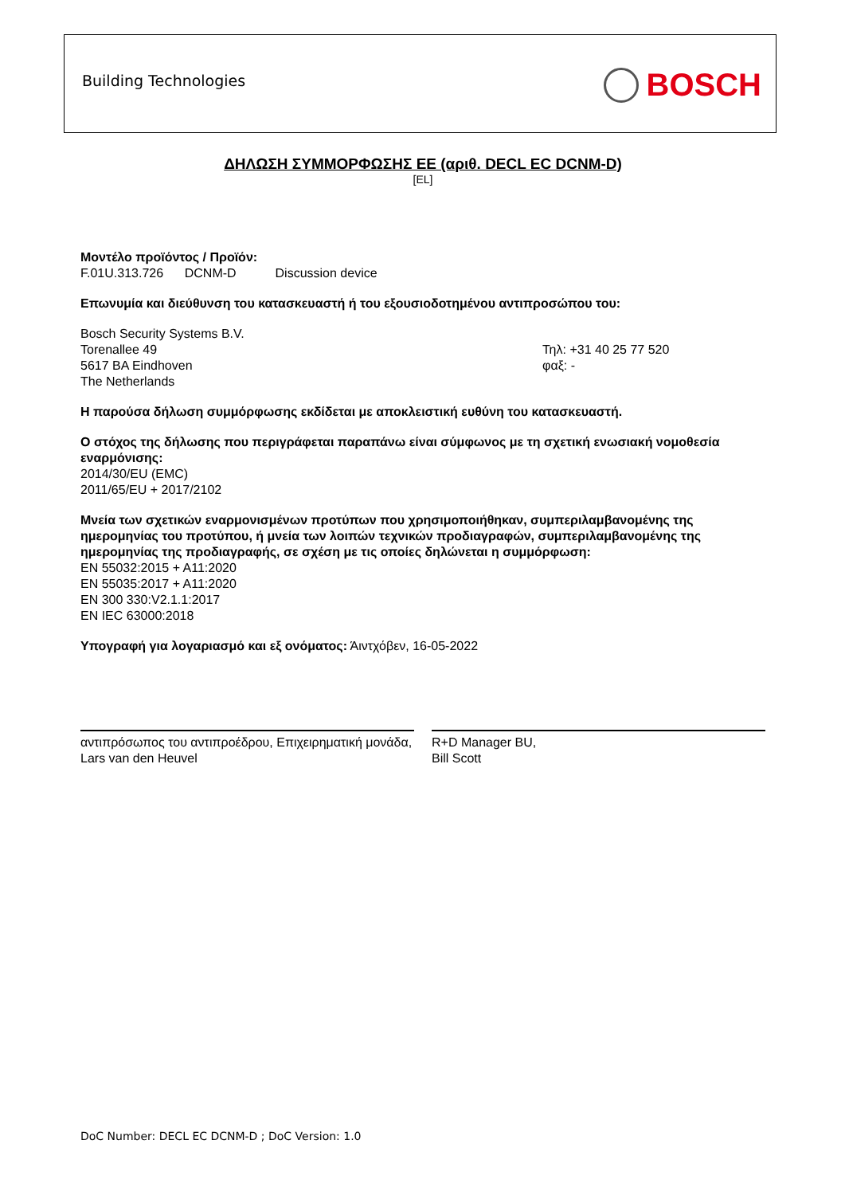Building Technologies BOSCH
ΔΗΛΩΣΗ ΣΥΜΜΟΡΦΩΣΗΣ ΕΕ (αριθ. DECL EC DCNM-D)
[EL]
Μοντέλο προϊόντος / Προϊόν:
F.01U.313.726 DCNM-D Discussion device
Επωνυμία και διεύθυνση του κατασκευαστή ή του εξουσιοδοτημένου αντιπροσώπου του:
Bosch Security Systems B.V.
Torenallee 49
5617 BA Eindhoven
The Netherlands
Τηλ: +31 40 25 77 520
φαξ: -
Η παρούσα δήλωση συμμόρφωσης εκδίδεται με αποκλειστική ευθύνη του κατασκευαστή.
Ο στόχος της δήλωσης που περιγράφεται παραπάνω είναι σύμφωνος με τη σχετική ενωσιακή νομοθεσία εναρμόνισης:
2014/30/EU (EMC)
2011/65/EU + 2017/2102
Μνεία των σχετικών εναρμονισμένων προτύπων που χρησιμοποιήθηκαν, συμπεριλαμβανομένης της ημερομηνίας του προτύπου, ή μνεία των λοιπών τεχνικών προδιαγραφών, συμπεριλαμβανομένης της ημερομηνίας της προδιαγραφής, σε σχέση με τις οποίες δηλώνεται η συμμόρφωση:
EN 55032:2015 + A11:2020
EN 55035:2017 + A11:2020
EN 300 330:V2.1.1:2017
EN IEC 63000:2018
Υπογραφή για λογαριασμό και εξ ονόματος: Άιντχόβεν, 16-05-2022
αντιπρόσωπος του αντιπροέδρου, Επιχειρηματική μονάδα,
Lars van den Heuvel
R+D Manager BU,
Bill Scott
DoC Number: DECL EC DCNM-D ; DoC Version: 1.0